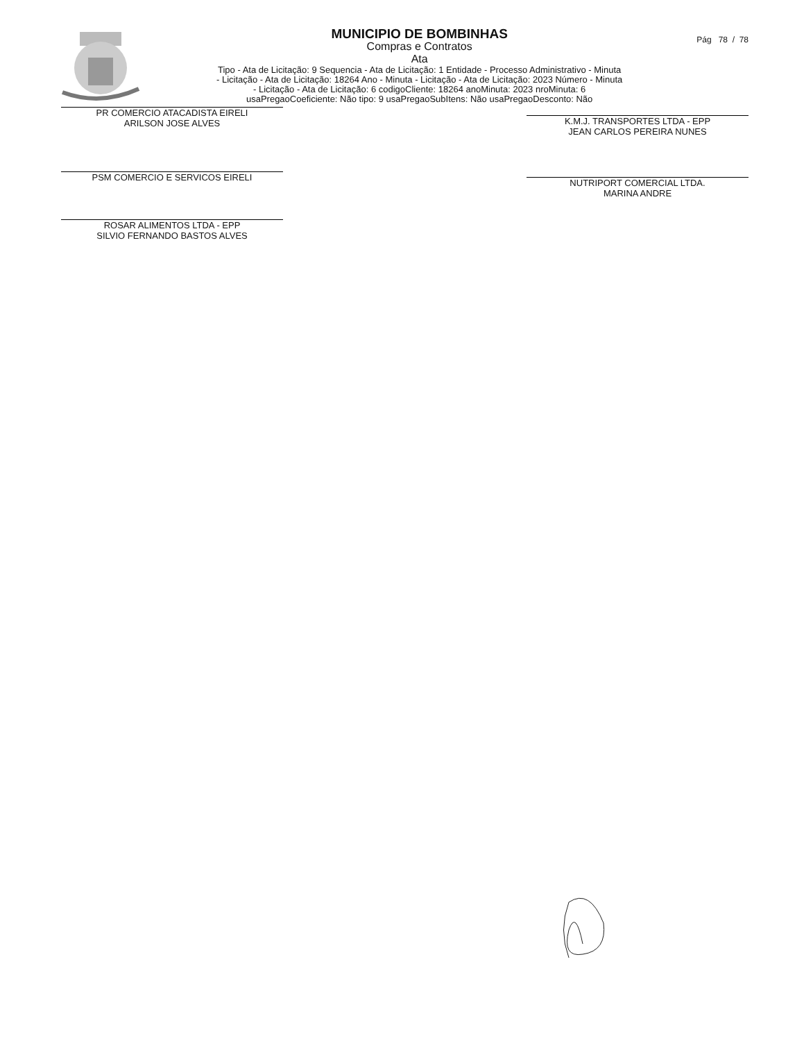MUNICIPIO DE BOMBINHAS
Compras e Contratos
Ata
Tipo - Ata de Licitação: 9 Sequencia - Ata de Licitação: 1 Entidade - Processo Administrativo - Minuta
- Licitação - Ata de Licitação: 18264 Ano - Minuta - Licitação - Ata de Licitação: 2023 Número - Minuta
- Licitação - Ata de Licitação: 6 codigoCliente: 18264 anoMinuta: 2023 nroMinuta: 6
usaPregaoCoeficiente: Não tipo: 9 usaPregaoSubItens: Não usaPregaoDesconto: Não
Pág 78 / 78
PR COMERCIO ATACADISTA EIRELI
ARILSON JOSE ALVES
K.M.J. TRANSPORTES LTDA - EPP
JEAN CARLOS PEREIRA NUNES
PSM COMERCIO E SERVICOS EIRELI
NUTRIPORT COMERCIAL LTDA.
MARINA ANDRE
ROSAR ALIMENTOS LTDA - EPP
SILVIO FERNANDO BASTOS ALVES